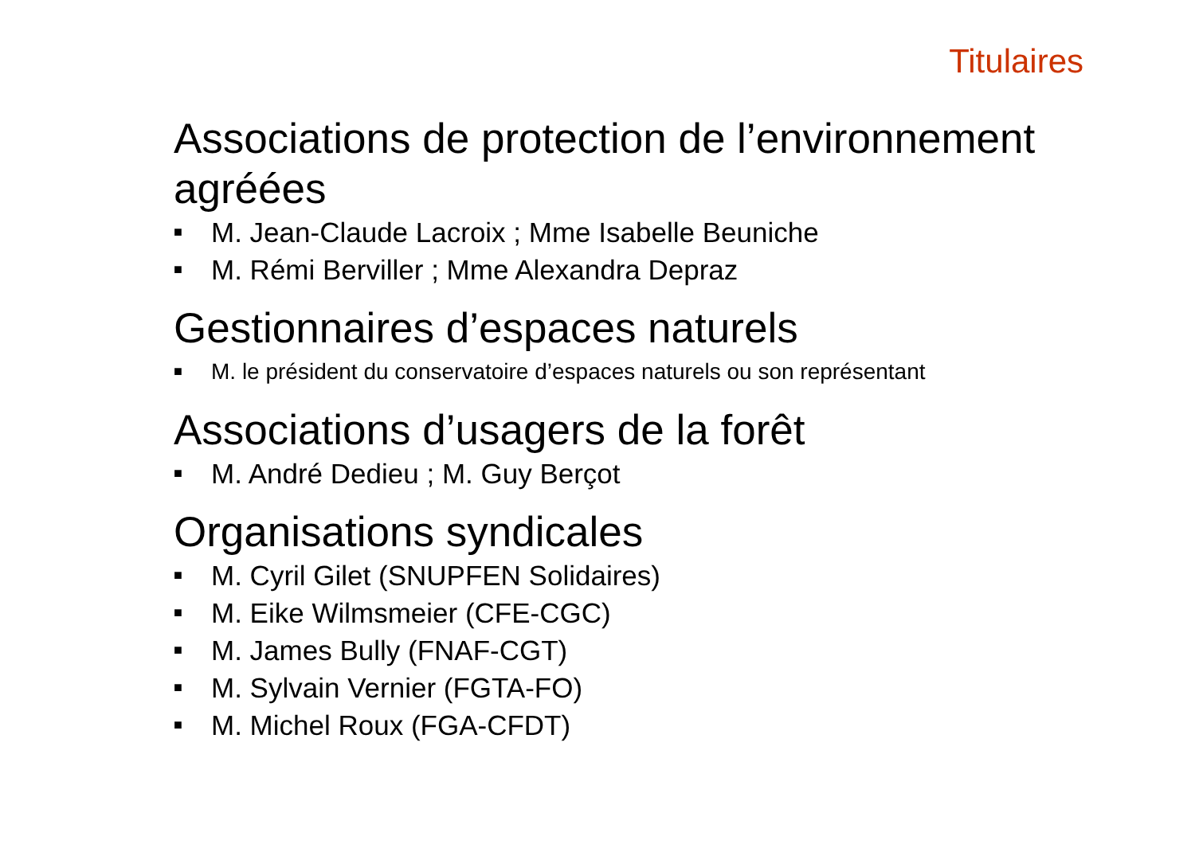Titulaires
Associations de protection de l’environnement agréées
■ M. Jean-Claude Lacroix ; Mme Isabelle Beuniche
■ M. Rémi Berviller ; Mme Alexandra Depraz
Gestionnaires d’espaces naturels
■ M. le président du conservatoire d’espaces naturels ou son représentant
Associations d’usagers de la forêt
■ M. André Dedieu ; M. Guy Berçot
Organisations syndicales
■ M. Cyril Gilet (SNUPFEN Solidaires)
■ M. Eike Wilmsmeier (CFE-CGC)
■ M. James Bully (FNAF-CGT)
■ M. Sylvain Vernier (FGTA-FO)
■ M. Michel Roux (FGA-CFDT)